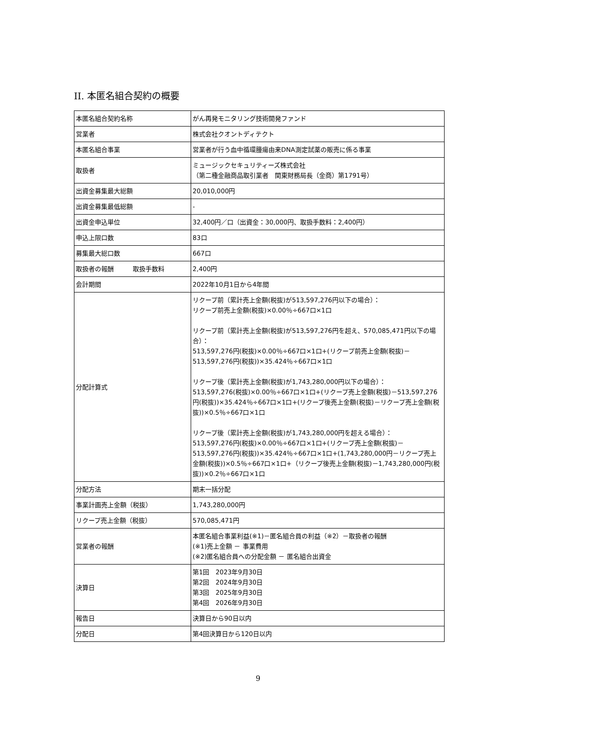II. 本匿名組合契約の概要
| 本匿名組合契約名称 | がん再発モニタリング技術開発ファンド |
| 営業者 | 株式会社クオントディテクト |
| 本匿名組合事業 | 営業者が行う血中循環腫瘍由来DNA測定試薬の販売に係る事業 |
| 取扱者 | ミュージックセキュリティーズ株式会社 （第二種金融商品取引業者 関東財務局長（金商）第1791号） |
| 出資金募集最大総額 | 20,010,000円 |
| 出資金募集最低総額 | - |
| 出資金申込単位 | 32,400円／口（出資金：30,000円、取扱手数料：2,400円） |
| 申込上限口数 | 83口 |
| 募集最大総口数 | 667口 |
| 取扱者の報酬 取扱手数料 | 2,400円 |
| 会計期間 | 2022年10月1日から4年間 |
| 分配計算式 | リクープ前（累計売上金額(税抜)が513,597,276円以下の場合）： リクープ前売上金額(税抜)×0.00％÷667口×1口 リクープ前（累計売上金額(税抜)が513,597,276円を超え、570,085,471円以下の場合）： 513,597,276円(税抜)×0.00％÷667口×1口+(リクープ前売上金額(税抜)－513,597,276円(税抜))×35.424％÷667口×1口 リクープ後（累計売上金額(税抜)が1,743,280,000円以下の場合）： 513,597,276(税抜)×0.00％÷667口×1口+(リクープ売上金額(税抜)－513,597,276円(税抜))×35.424％÷667口×1口+(リクープ後売上金額(税抜)－リクープ売上金額(税抜))×0.5％÷667口×1口 リクープ後（累計売上金額(税抜)が1,743,280,000円を超える場合）： 513,597,276円(税抜)×0.00％÷667口×1口+(リクープ売上金額(税抜)－513,597,276円(税抜))×35.424％÷667口×1口+(1,743,280,000円－リクープ売上金額(税抜))×0.5％÷667口×1口+（リクープ後売上金額(税抜)－1,743,280,000円(税抜))×0.2％÷667口×1口 |
| 分配方法 | 期末一括分配 |
| 事業計画売上金額（税抜） | 1,743,280,000円 |
| リクープ売上金額（税抜） | 570,085,471円 |
| 営業者の報酬 | 本匿名組合事業利益(※1)－匿名組合員の利益（※2）－取扱者の報酬 (※1)売上金額 － 事業費用 (※2)匿名組合員への分配金額 － 匿名組合出資金 |
| 決算日 | 第1回 2023年9月30日 第2回 2024年9月30日 第3回 2025年9月30日 第4回 2026年9月30日 |
| 報告日 | 決算日から90日以内 |
| 分配日 | 第4回決算日から120日以内 |
9